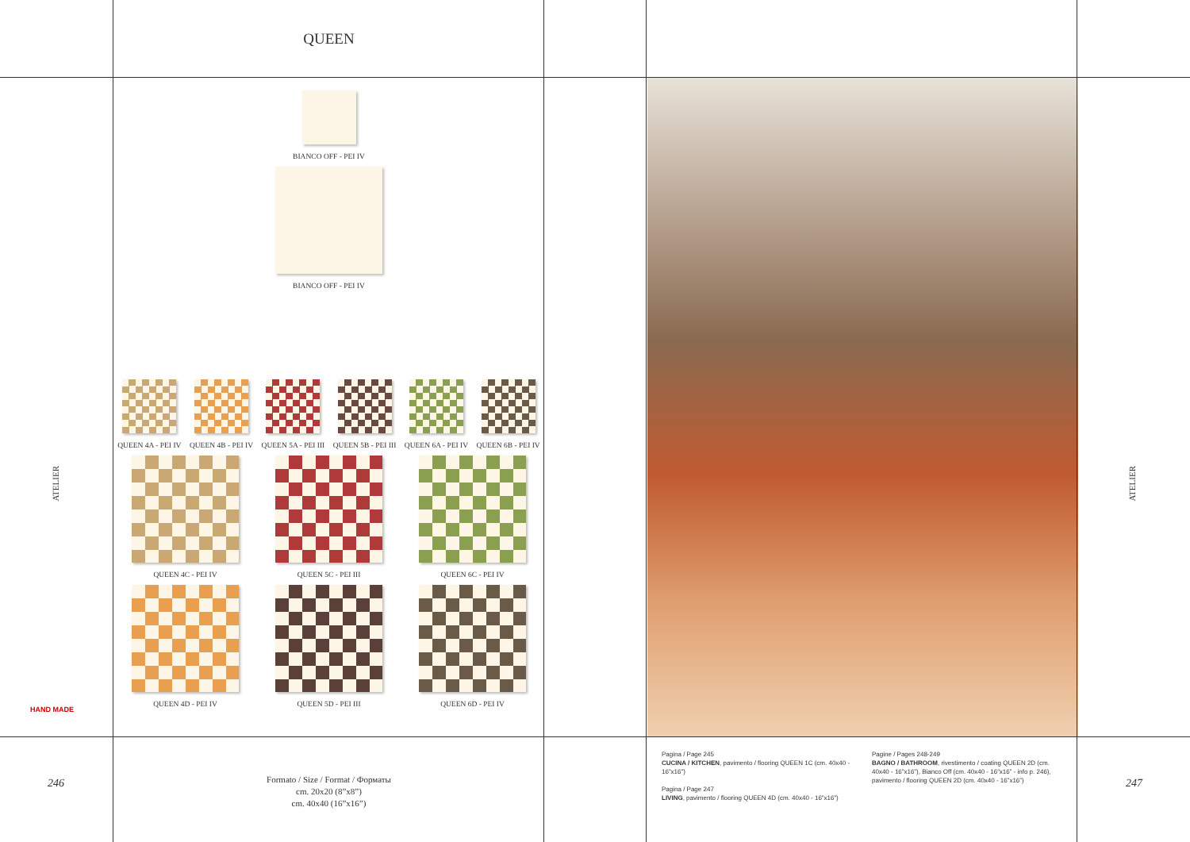QUEEN
ATELIER
HAND MADE
BIANCO OFF - PEI IV
BIANCO OFF - PEI IV
QUEEN 4A - PEI IV QUEEN 4B - PEI IV QUEEN 5A - PEI III QUEEN 5B - PEI III QUEEN 6A - PEI IV QUEEN 6B - PEI IV
QUEEN 4C - PEI IV QUEEN 5C - PEI III QUEEN 6C - PEI IV
QUEEN 4D - PEI IV QUEEN 5D - PEI III QUEEN 6D - PEI IV
ATELIER
246
Formato / Size / Format / Форматы
cm. 20x20 (8”x8”)
cm. 40x40 (16”x16”)
Pagina / Page 245
CUCINA / KITCHEN, pavimento / flooring QUEEN 1C (cm. 40x40 - 16”x16”)
Pagina / Page 247
LIVING, pavimento / flooring QUEEN 4D (cm. 40x40 - 16”x16”)
Pagine / Pages 248-249
BAGNO / BATHROOM, rivestimento / coating QUEEN 2D (cm. 40x40 - 16”x16”), Bianco Off (cm. 40x40 - 16”x16” - info p. 246), pavimento / flooring QUEEN 2D (cm. 40x40 - 16”x16”)
247